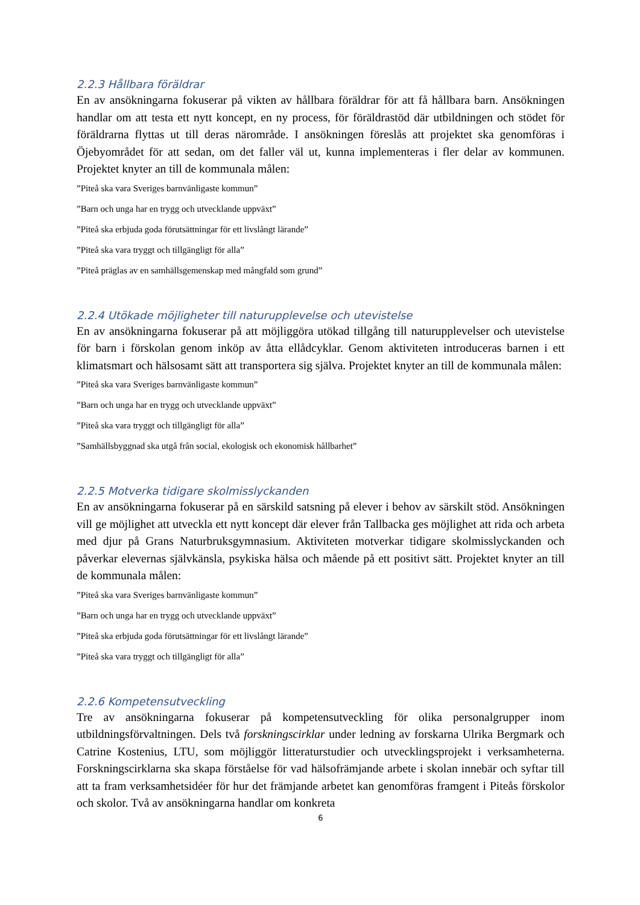2.2.3 Hållbara föräldrar
En av ansökningarna fokuserar på vikten av hållbara föräldrar för att få hållbara barn. Ansökningen handlar om att testa ett nytt koncept, en ny process, för föräldrastöd där utbildningen och stödet för föräldrarna flyttas ut till deras närområde. I ansökningen föreslås att projektet ska genomföras i Öjebyområdet för att sedan, om det faller väl ut, kunna implementeras i fler delar av kommunen. Projektet knyter an till de kommunala målen:
”Piteå ska vara Sveriges barnvänligaste kommun”
”Barn och unga har en trygg och utvecklande uppväxt”
”Piteå ska erbjuda goda förutsättningar för ett livslångt lärande”
”Piteå ska vara tryggt och tillgängligt för alla”
”Piteå präglas av en samhällsgemenskap med mångfald som grund”
2.2.4 Utökade möjligheter till naturupplevelse och utevistelse
En av ansökningarna fokuserar på att möjliggöra utökad tillgång till naturupplevelser och utevistelse för barn i förskolan genom inköp av åtta ellådcyklar. Genom aktiviteten introduceras barnen i ett klimatsmart och hälsosamt sätt att transportera sig själva. Projektet knyter an till de kommunala målen:
”Piteå ska vara Sveriges barnvänligaste kommun”
”Barn och unga har en trygg och utvecklande uppväxt”
”Piteå ska vara tryggt och tillgängligt för alla”
”Samhällsbyggnad ska utgå från social, ekologisk och ekonomisk hållbarhet”
2.2.5 Motverka tidigare skolmisslyckanden
En av ansökningarna fokuserar på en särskild satsning på elever i behov av särskilt stöd. Ansökningen vill ge möjlighet att utveckla ett nytt koncept där elever från Tallbacka ges möjlighet att rida och arbeta med djur på Grans Naturbruksgymnasium. Aktiviteten motverkar tidigare skolmisslyckanden och påverkar elevernas självkänsla, psykiska hälsa och mående på ett positivt sätt. Projektet knyter an till de kommunala målen:
”Piteå ska vara Sveriges barnvänligaste kommun”
”Barn och unga har en trygg och utvecklande uppväxt”
”Piteå ska erbjuda goda förutsättningar för ett livslångt lärande”
”Piteå ska vara tryggt och tillgängligt för alla”
2.2.6 Kompetensutveckling
Tre av ansökningarna fokuserar på kompetensutveckling för olika personalgrupper inom utbildningsförvaltningen. Dels två forskningscirklar under ledning av forskarna Ulrika Bergmark och Catrine Kostenius, LTU, som möjliggör litteraturstudier och utvecklingsprojekt i verksamheterna. Forskningscirklarna ska skapa förståelse för vad hälsofrämjande arbete i skolan innebär och syftar till att ta fram verksamhetsidéer för hur det främjande arbetet kan genomföras framgent i Piteås förskolor och skolor. Två av ansökningarna handlar om konkreta
6